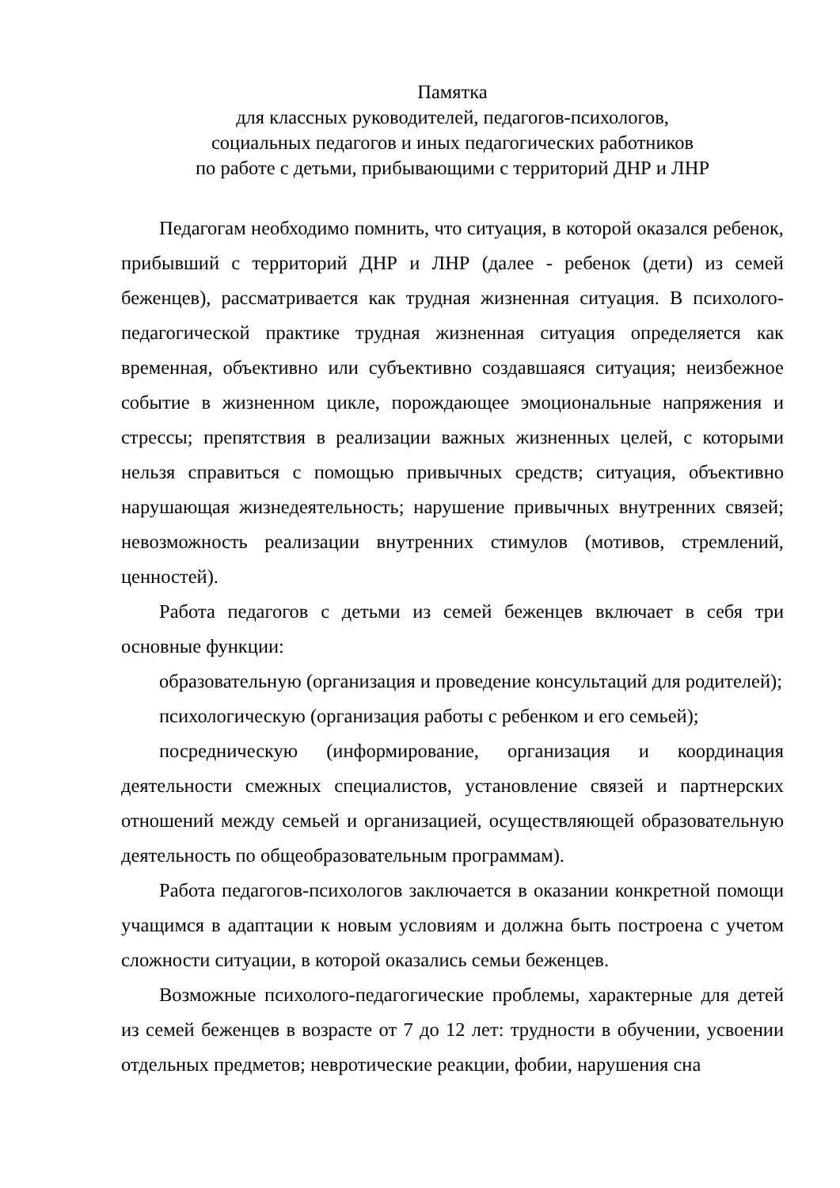Памятка
для классных руководителей, педагогов-психологов,
социальных педагогов и иных педагогических работников
по работе с детьми, прибывающими с территорий ДНР и ЛНР
Педагогам необходимо помнить, что ситуация, в которой оказался ребенок, прибывший с территорий ДНР и ЛНР (далее - ребенок (дети) из семей беженцев), рассматривается как трудная жизненная ситуация. В психолого-педагогической практике трудная жизненная ситуация определяется как временная, объективно или субъективно создавшаяся ситуация; неизбежное событие в жизненном цикле, порождающее эмоциональные напряжения и стрессы; препятствия в реализации важных жизненных целей, с которыми нельзя справиться с помощью привычных средств; ситуация, объективно нарушающая жизнедеятельность; нарушение привычных внутренних связей; невозможность реализации внутренних стимулов (мотивов, стремлений, ценностей).
Работа педагогов с детьми из семей беженцев включает в себя три основные функции:
образовательную (организация и проведение консультаций для родителей);
психологическую (организация работы с ребенком и его семьей);
посредническую (информирование, организация и координация деятельности смежных специалистов, установление связей и партнерских отношений между семьей и организацией, осуществляющей образовательную деятельность по общеобразовательным программам).
Работа педагогов-психологов заключается в оказании конкретной помощи учащимся в адаптации к новым условиям и должна быть построена с учетом сложности ситуации, в которой оказались семьи беженцев.
Возможные психолого-педагогические проблемы, характерные для детей из семей беженцев в возрасте от 7 до 12 лет: трудности в обучении, усвоении отдельных предметов; невротические реакции, фобии, нарушения сна